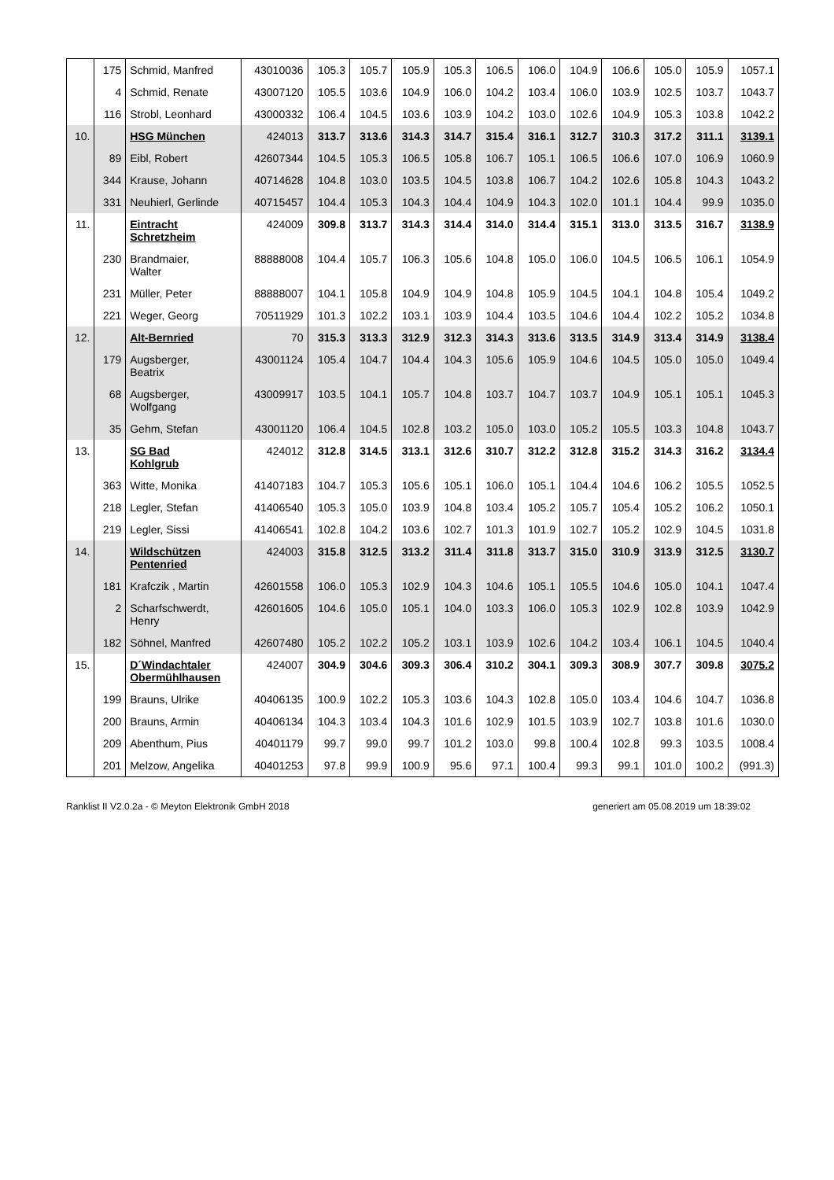| | 175 | Schmid, Manfred | 43010036 | 105.3 | 105.7 | 105.9 | 105.3 | 106.5 | 106.0 | 104.9 | 106.6 | 105.0 | 105.9 | 1057.1 |
| | 4 | Schmid, Renate | 43007120 | 105.5 | 103.6 | 104.9 | 106.0 | 104.2 | 103.4 | 106.0 | 103.9 | 102.5 | 103.7 | 1043.7 |
| | 116 | Strobl, Leonhard | 43000332 | 106.4 | 104.5 | 103.6 | 103.9 | 104.2 | 103.0 | 102.6 | 104.9 | 105.3 | 103.8 | 1042.2 |
| 10. | | HSG München | 424013 | 313.7 | 313.6 | 314.3 | 314.7 | 315.4 | 316.1 | 312.7 | 310.3 | 317.2 | 311.1 | 3139.1 |
| | 89 | Eibl, Robert | 42607344 | 104.5 | 105.3 | 106.5 | 105.8 | 106.7 | 105.1 | 106.5 | 106.6 | 107.0 | 106.9 | 1060.9 |
| | 344 | Krause, Johann | 40714628 | 104.8 | 103.0 | 103.5 | 104.5 | 103.8 | 106.7 | 104.2 | 102.6 | 105.8 | 104.3 | 1043.2 |
| | 331 | Neuhierl, Gerlinde | 40715457 | 104.4 | 105.3 | 104.3 | 104.4 | 104.9 | 104.3 | 102.0 | 101.1 | 104.4 | 99.9 | 1035.0 |
| 11. | | Eintracht Schretzheim | 424009 | 309.8 | 313.7 | 314.3 | 314.4 | 314.0 | 314.4 | 315.1 | 313.0 | 313.5 | 316.7 | 3138.9 |
| | 230 | Brandmaier, Walter | 88888008 | 104.4 | 105.7 | 106.3 | 105.6 | 104.8 | 105.0 | 106.0 | 104.5 | 106.5 | 106.1 | 1054.9 |
| | 231 | Müller, Peter | 88888007 | 104.1 | 105.8 | 104.9 | 104.9 | 104.8 | 105.9 | 104.5 | 104.1 | 104.8 | 105.4 | 1049.2 |
| | 221 | Weger, Georg | 70511929 | 101.3 | 102.2 | 103.1 | 103.9 | 104.4 | 103.5 | 104.6 | 104.4 | 102.2 | 105.2 | 1034.8 |
| 12. | | Alt-Bernried | 70 | 315.3 | 313.3 | 312.9 | 312.3 | 314.3 | 313.6 | 313.5 | 314.9 | 313.4 | 314.9 | 3138.4 |
| | 179 | Augsberger, Beatrix | 43001124 | 105.4 | 104.7 | 104.4 | 104.3 | 105.6 | 105.9 | 104.6 | 104.5 | 105.0 | 105.0 | 1049.4 |
| | 68 | Augsberger, Wolfgang | 43009917 | 103.5 | 104.1 | 105.7 | 104.8 | 103.7 | 104.7 | 103.7 | 104.9 | 105.1 | 105.1 | 1045.3 |
| | 35 | Gehm, Stefan | 43001120 | 106.4 | 104.5 | 102.8 | 103.2 | 105.0 | 103.0 | 105.2 | 105.5 | 103.3 | 104.8 | 1043.7 |
| 13. | | SG Bad Kohlgrub | 424012 | 312.8 | 314.5 | 313.1 | 312.6 | 310.7 | 312.2 | 312.8 | 315.2 | 314.3 | 316.2 | 3134.4 |
| | 363 | Witte, Monika | 41407183 | 104.7 | 105.3 | 105.6 | 105.1 | 106.0 | 105.1 | 104.4 | 104.6 | 106.2 | 105.5 | 1052.5 |
| | 218 | Legler, Stefan | 41406540 | 105.3 | 105.0 | 103.9 | 104.8 | 103.4 | 105.2 | 105.7 | 105.4 | 105.2 | 106.2 | 1050.1 |
| | 219 | Legler, Sissi | 41406541 | 102.8 | 104.2 | 103.6 | 102.7 | 101.3 | 101.9 | 102.7 | 105.2 | 102.9 | 104.5 | 1031.8 |
| 14. | | Wildschützen Pentenried | 424003 | 315.8 | 312.5 | 313.2 | 311.4 | 311.8 | 313.7 | 315.0 | 310.9 | 313.9 | 312.5 | 3130.7 |
| | 181 | Krafczik , Martin | 42601558 | 106.0 | 105.3 | 102.9 | 104.3 | 104.6 | 105.1 | 105.5 | 104.6 | 105.0 | 104.1 | 1047.4 |
| | 2 | Scharfschwerdt, Henry | 42601605 | 104.6 | 105.0 | 105.1 | 104.0 | 103.3 | 106.0 | 105.3 | 102.9 | 102.8 | 103.9 | 1042.9 |
| | 182 | Söhnel, Manfred | 42607480 | 105.2 | 102.2 | 105.2 | 103.1 | 103.9 | 102.6 | 104.2 | 103.4 | 106.1 | 104.5 | 1040.4 |
| 15. | | D´Windachtaler Obermühlhausen | 424007 | 304.9 | 304.6 | 309.3 | 306.4 | 310.2 | 304.1 | 309.3 | 308.9 | 307.7 | 309.8 | 3075.2 |
| | 199 | Brauns, Ulrike | 40406135 | 100.9 | 102.2 | 105.3 | 103.6 | 104.3 | 102.8 | 105.0 | 103.4 | 104.6 | 104.7 | 1036.8 |
| | 200 | Brauns, Armin | 40406134 | 104.3 | 103.4 | 104.3 | 101.6 | 102.9 | 101.5 | 103.9 | 102.7 | 103.8 | 101.6 | 1030.0 |
| | 209 | Abenthum, Pius | 40401179 | 99.7 | 99.0 | 99.7 | 101.2 | 103.0 | 99.8 | 100.4 | 102.8 | 99.3 | 103.5 | 1008.4 |
| | 201 | Melzow, Angelika | 40401253 | 97.8 | 99.9 | 100.9 | 95.6 | 97.1 | 100.4 | 99.3 | 99.1 | 101.0 | 100.2 | (991.3) |
Ranklist II V2.0.2a - © Meyton Elektronik GmbH 2018 generiert am 05.08.2019 um 18:39:02